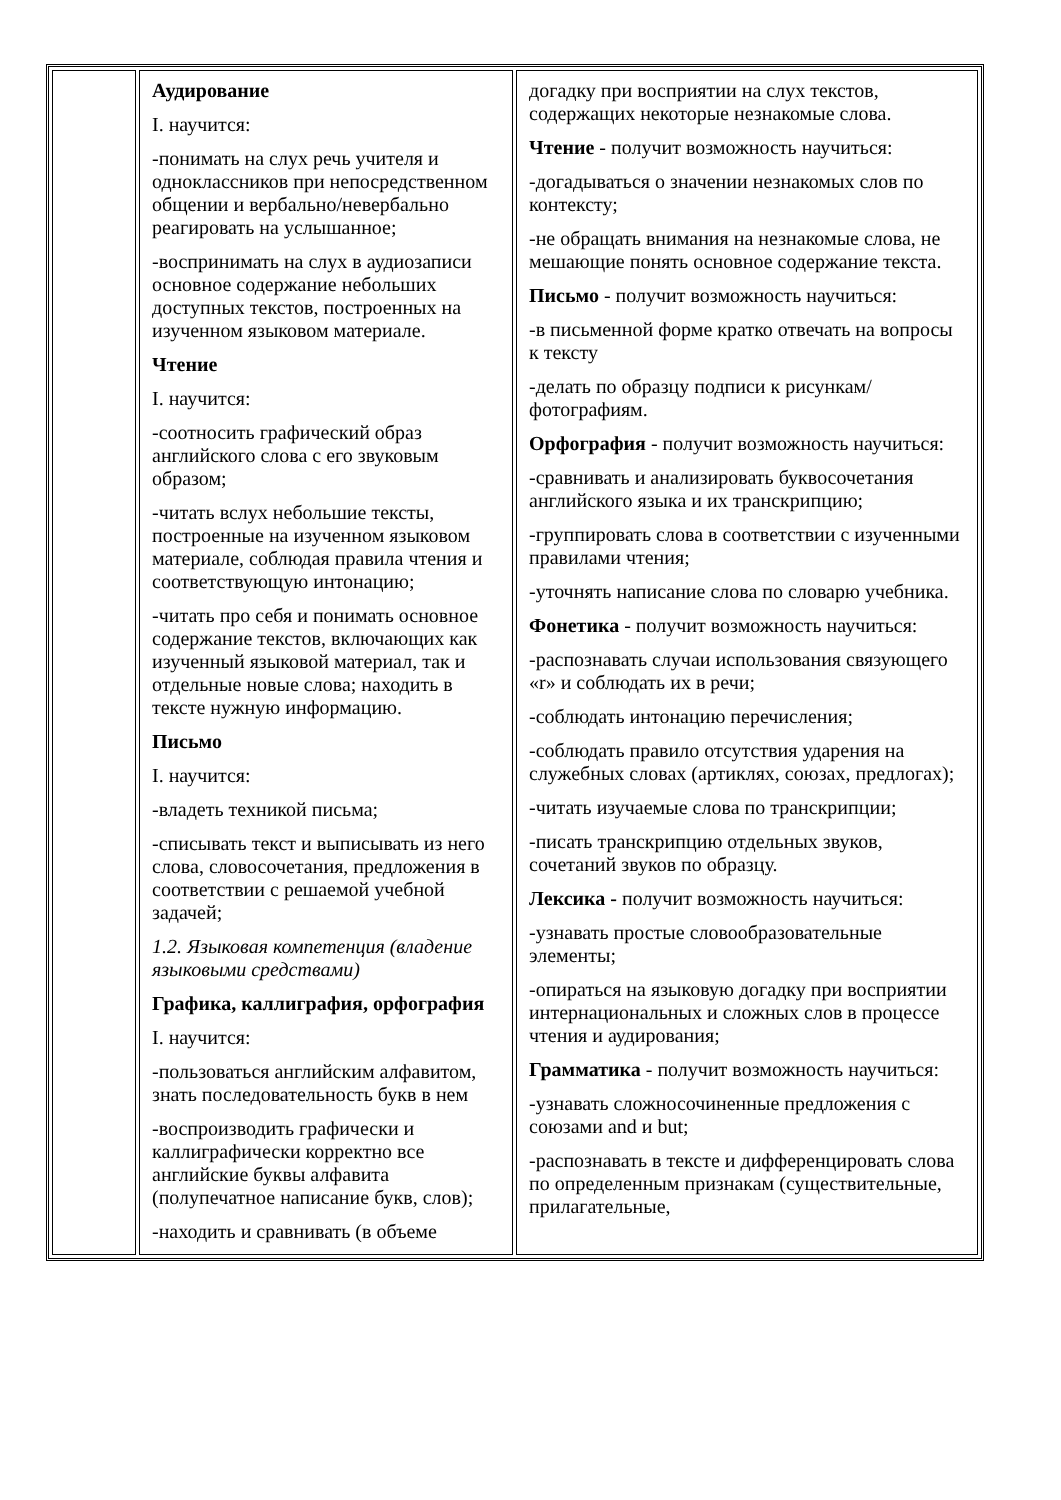| | Аудирование I. научится: -понимать на слух речь учителя и одноклассников при непосредственном общении и вербально/невербально реагировать на услышанное; -воспринимать на слух в аудиозаписи основное содержание небольших доступных текстов, построенных на изученном языковом материале. Чтение I. научится: -соотносить графический образ английского слова с его звуковым образом; -читать вслух небольшие тексты, построенные на изученном языковом материале, соблюдая правила чтения и соответствующую интонацию; -читать про себя и понимать основное содержание текстов, включающих как изученный языковой материал, так и отдельные новые слова; находить в тексте нужную информацию. Письмо I. научится: -владеть техникой письма; -списывать текст и выписывать из него слова, словосочетания, предложения в соответствии с решаемой учебной задачей; 1.2. Языковая компетенция (владение языковыми средствами) Графика, каллиграфия, орфография I. научится: -пользоваться английским алфавитом, знать последовательность букв в нем -воспроизводить графически и каллиграфически корректно все английские буквы алфавита (полупечатное написание букв, слов); -находить и сравнивать (в объеме | догадку при восприятии на слух текстов, содержащих некоторые незнакомые слова. Чтение - получит возможность научиться: -догадываться о значении незнакомых слов по контексту; -не обращать внимания на незнакомые слова, не мешающие понять основное содержание текста. Письмо - получит возможность научиться: -в письменной форме кратко отвечать на вопросы к тексту -делать по образцу подписи к рисункам/фотографиям. Орфография - получит возможность научиться: -сравнивать и анализировать буквосочетания английского языка и их транскрипцию; -группировать слова в соответствии с изученными правилами чтения; -уточнять написание слова по словарю учебника. Фонетика - получит возможность научиться: -распознавать случаи использования связующего «r» и соблюдать их в речи; -соблюдать интонацию перечисления; -соблюдать правило отсутствия ударения на служебных словах (артиклях, союзах, предлогах); -читать изучаемые слова по транскрипции; -писать транскрипцию отдельных звуков, сочетаний звуков по образцу. Лексика - получит возможность научиться: -узнавать простые словообразовательные элементы; -опираться на языковую догадку при восприятии интернациональных и сложных слов в процессе чтения и аудирования; Грамматика - получит возможность научиться: -узнавать сложносочиненные предложения с союзами and и but; -распознавать в тексте и дифференцировать слова по определенным признакам (существительные, прилагательные, |